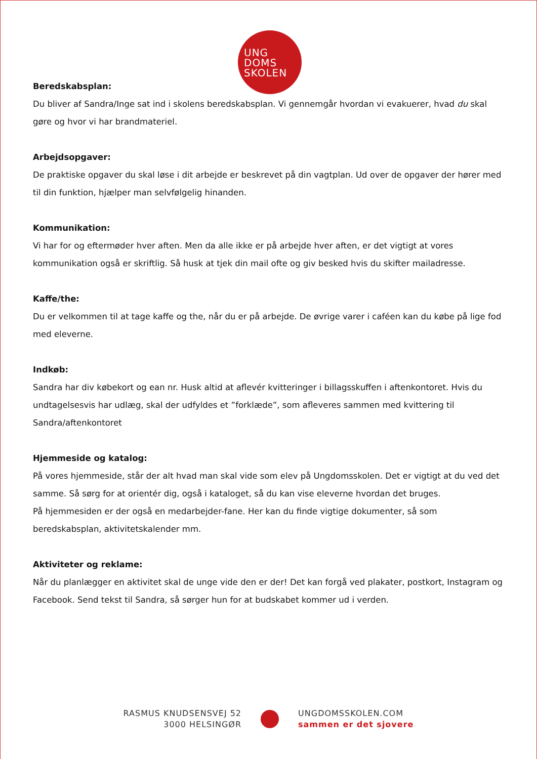UNG
DOMS
SKOLEN
Beredskabsplan:
Du bliver af Sandra/Inge sat ind i skolens beredskabsplan. Vi gennemgår hvordan vi evakuerer, hvad du skal gøre og hvor vi har brandmateriel.
Arbejdsopgaver:
De praktiske opgaver du skal løse i dit arbejde er beskrevet på din vagtplan. Ud over de opgaver der hører med til din funktion, hjælper man selvfølgelig hinanden.
Kommunikation:
Vi har for og eftermøder hver aften. Men da alle ikke er på arbejde hver aften, er det vigtigt at vores kommunikation også er skriftlig. Så husk at tjek din mail ofte og giv besked hvis du skifter mailadresse.
Kaffe/the:
Du er velkommen til at tage kaffe og the, når du er på arbejde. De øvrige varer i caféen kan du købe på lige fod med eleverne.
Indkøb:
Sandra har div købekort og ean nr. Husk altid at aflevér kvitteringer i billagsskuffen i aftenkontoret. Hvis du undtagelsesvis har udlæg, skal der udfyldes et ”forklæde”, som afleveres sammen med kvittering til Sandra/aftenkontoret
Hjemmeside og katalog:
På vores hjemmeside, står der alt hvad man skal vide som elev på Ungdomsskolen. Det er vigtigt at du ved det samme. Så sørg for at orientér dig, også i kataloget, så du kan vise eleverne hvordan det bruges.
På hjemmesiden er der også en medarbejder-fane. Her kan du finde vigtige dokumenter, så som beredskabsplan, aktivitetskalender mm.
Aktiviteter og reklame:
Når du planlægger en aktivitet skal de unge vide den er der! Det kan forgå ved plakater, postkort, Instagram og Facebook. Send tekst til Sandra, så sørger hun for at budskabet kommer ud i verden.
RASMUS KNUDSENSVEJ 52
3000 HELSINGØR
UNGDOMSSKOLEN.COM
sammen er det sjovere